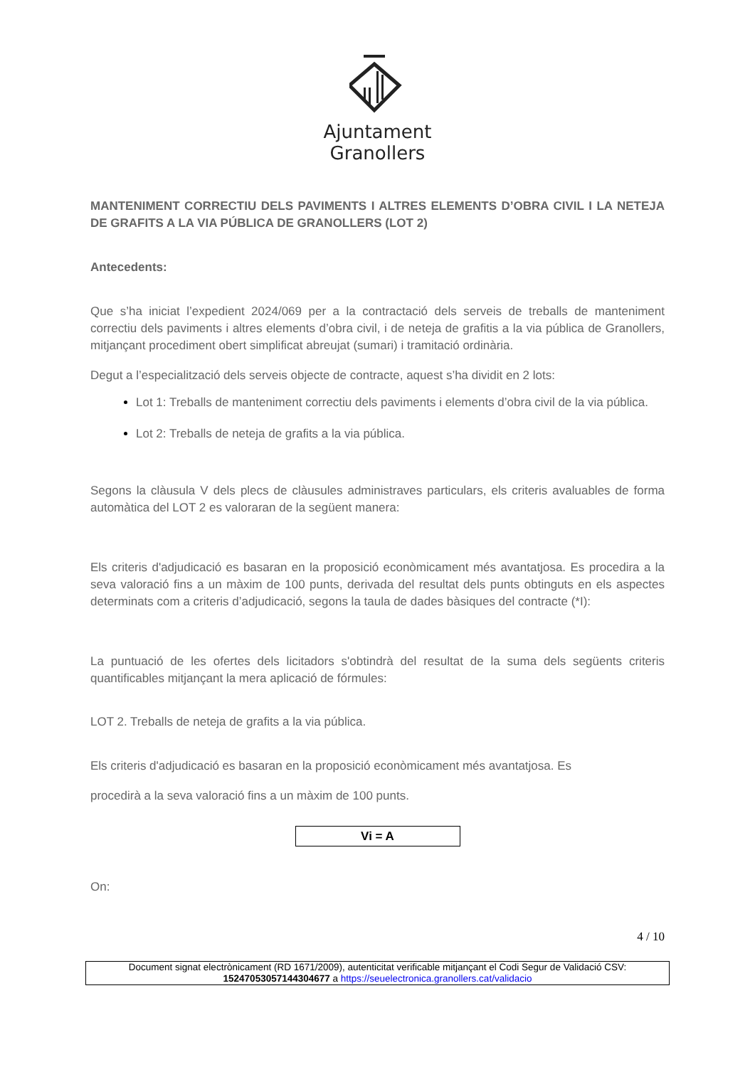Ajuntament
Granollers
MANTENIMENT CORRECTIU DELS PAVIMENTS I ALTRES ELEMENTS D’OBRA CIVIL I LA NETEJA DE GRAFITS A LA VIA PÚBLICA DE GRANOLLERS (LOT 2)
Antecedents:
Que s’ha iniciat l’expedient 2024/069 per a la contractació dels serveis de treballs de manteniment correctiu dels paviments i altres elements d’obra civil, i de neteja de grafitis a la via pública de Granollers, mitjançant procediment obert simplificat abreujat (sumari) i tramitació ordinària.
Degut a l’especialització dels serveis objecte de contracte, aquest s’ha dividit en 2 lots:
Lot 1: Treballs de manteniment correctiu dels paviments i elements d’obra civil de la via pública.
Lot 2: Treballs de neteja de grafits a la via pública.
Segons la clàusula V dels plecs de clàusules administraves particulars, els criteris avaluables de forma automàtica del LOT 2 es valoraran de la següent manera:
Els criteris d'adjudicació es basaran en la proposició econòmicament més avantatjosa. Es procedira a la seva valoració fins a un màxim de 100 punts, derivada del resultat dels punts obtinguts en els aspectes determinats com a criteris d’adjudicació, segons la taula de dades bàsiques del contracte (*I):
La puntuació de les ofertes dels licitadors s'obtindrà del resultat de la suma dels següents criteris quantificables mitjançant la mera aplicació de fórmules:
LOT 2. Treballs de neteja de grafits a la via pública.
Els criteris d'adjudicació es basaran en la proposició econòmicament més avantatjosa. Es
procedirà a la seva valoració fins a un màxim de 100 punts.
Vi = A
On:
4 / 10
Document signat electrònicament (RD 1671/2009), autenticitat verificable mitjançant el Codi Segur de Validació CSV:
15247053057144304677 a https://seuelectronica.granollers.cat/validacio